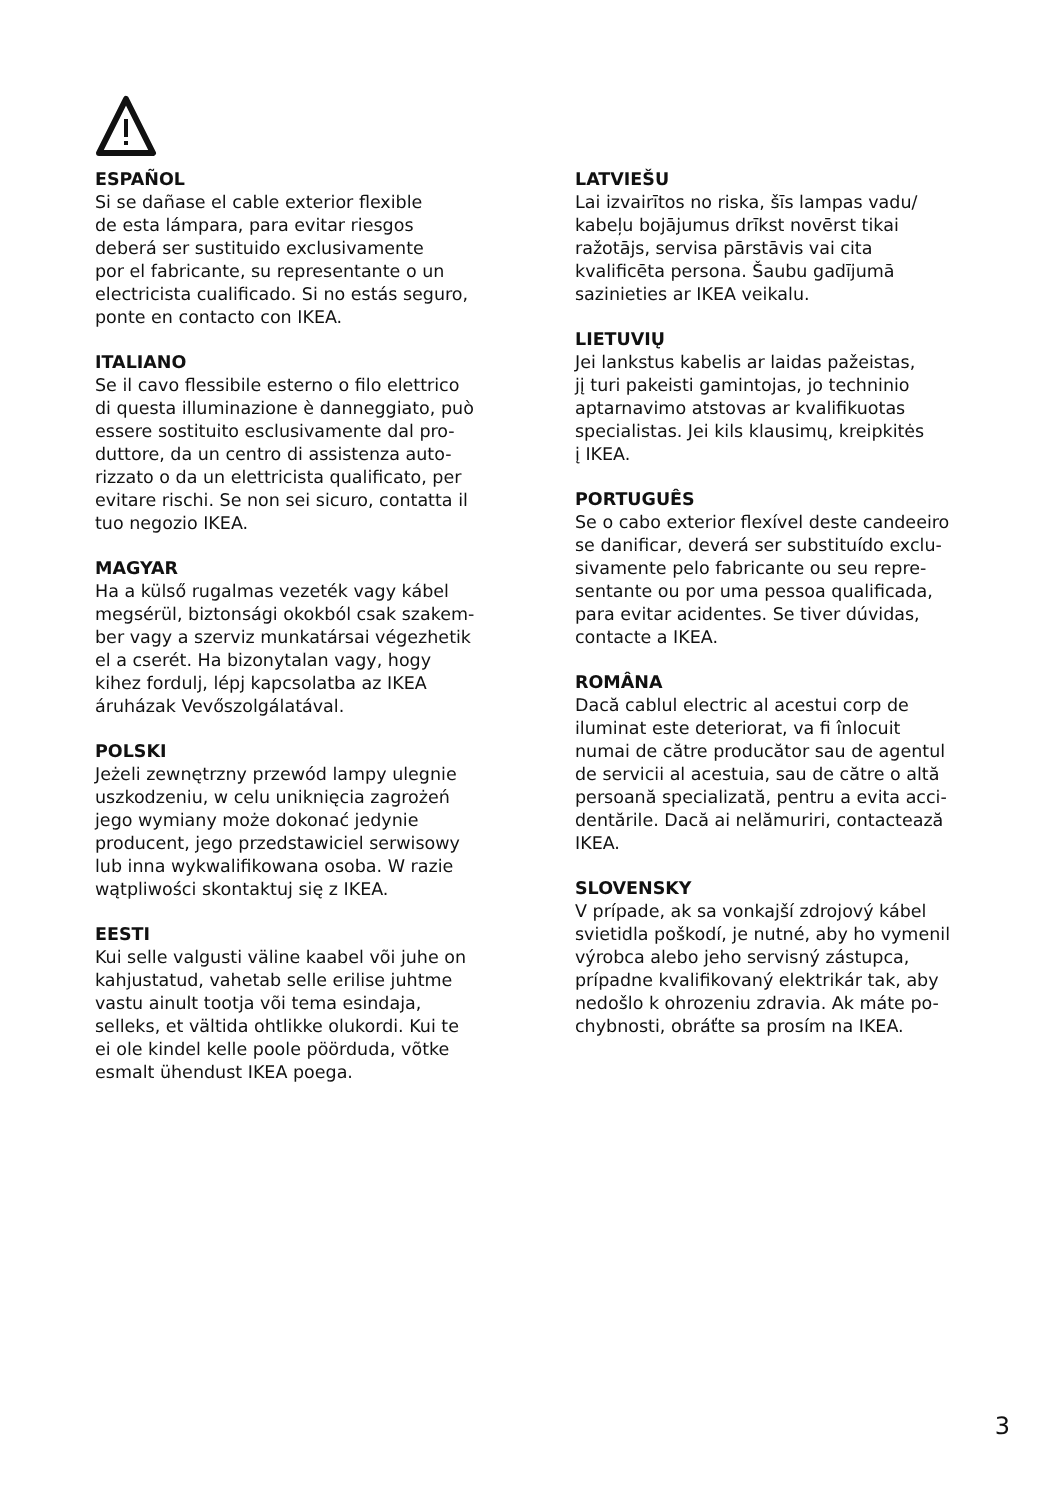ESPAÑOL
Si se dañase el cable exterior flexible
de esta lámpara, para evitar riesgos
deberá ser sustituido exclusivamente
por el fabricante, su representante o un
electricista cualificado. Si no estás seguro,
ponte en contacto con IKEA.
ITALIANO
Se il cavo flessibile esterno o filo elettrico
di questa illuminazione è danneggiato, può
essere sostituito esclusivamente dal pro-
duttore, da un centro di assistenza auto-
rizzato o da un elettricista qualificato, per
evitare rischi. Se non sei sicuro, contatta il
tuo negozio IKEA.
MAGYAR
Ha a külső rugalmas vezeték vagy kábel
megsérül, biztonsági okokból csak szakem-
ber vagy a szerviz munkatársai végezhetik
el a cserét. Ha bizonytalan vagy, hogy
kihez fordulj, lépj kapcsolatba az IKEA
áruházak Vevőszolgálatával.
POLSKI
Jeżeli zewnętrzny przewód lampy ulegnie
uszkodzeniu, w celu uniknięcia zagrożeń
jego wymiany może dokonać jedynie
producent, jego przedstawiciel serwisowy
lub inna wykwalifikowana osoba. W razie
wątpliwości skontaktuj się z IKEA.
EESTI
Kui selle valgusti väline kaabel või juhe on
kahjustatud, vahetab selle erilise juhtme
vastu ainult tootja või tema esindaja,
selleks, et vältida ohtlikke olukordi. Kui te
ei ole kindel kelle poole pöörduda, võtke
esmalt ühendust IKEA poega.
LATVIEŠU
Lai izvairītos no riska, šīs lampas vadu/
kabeļu bojājumus drīkst novērst tikai
ražotājs, servisa pārstāvis vai cita
kvalificēta persona. Šaubu gadījumā
sazinieties ar IKEA veikalu.
LIETUVIŲ
Jei lankstus kabelis ar laidas pažeistas,
jį turi pakeisti gamintojas, jo techninio
aptarnavimo atstovas ar kvalifikuotas
specialistas. Jei kils klausimų, kreipkitės
į IKEA.
PORTUGUÊS
Se o cabo exterior flexível deste candeeiro
se danificar, deverá ser substituído exclu-
sivamente pelo fabricante ou seu repre-
sentante ou por uma pessoa qualificada,
para evitar acidentes. Se tiver dúvidas,
contacte a IKEA.
ROMÂNA
Dacă cablul electric al acestui corp de
iluminat este deteriorat, va fi înlocuit
numai de către producător sau de agentul
de servicii al acestuia, sau de către o altă
persoană specializată, pentru a evita acci-
dentările. Dacă ai nelămuriri, contactează
IKEA.
SLOVENSKY
V prípade, ak sa vonkajší zdrojový kábel
svietidla poškodí, je nutné, aby ho vymenil
výrobca alebo jeho servisný zástupca,
prípadne kvalifikovaný elektrikár tak, aby
nedošlo k ohrozeniu zdravia. Ak máte po-
chybnosti, obráťte sa prosím na IKEA.
3